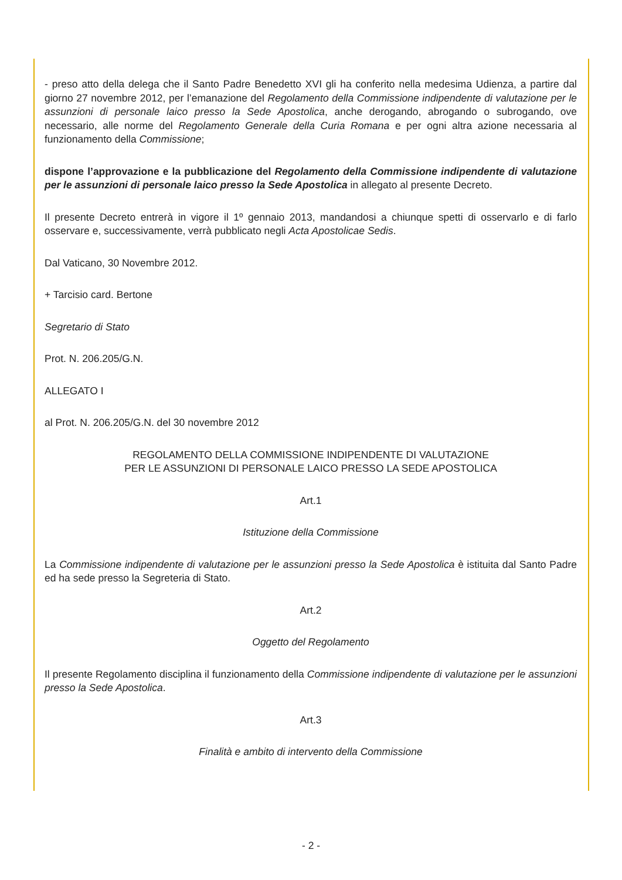- preso atto della delega che il Santo Padre Benedetto XVI gli ha conferito nella medesima Udienza, a partire dal giorno 27 novembre 2012, per l’emanazione del Regolamento della Commissione indipendente di valutazione per le assunzioni di personale laico presso la Sede Apostolica, anche derogando, abrogando o subrogando, ove necessario, alle norme del Regolamento Generale della Curia Romana e per ogni altra azione necessaria al funzionamento della Commissione;
dispone l’approvazione e la pubblicazione del Regolamento della Commissione indipendente di valutazione per le assunzioni di personale laico presso la Sede Apostolica in allegato al presente Decreto.
Il presente Decreto entrerà in vigore il 1º gennaio 2013, mandandosi a chiunque spetti di osservarlo e di farlo osservare e, successivamente, verrà pubblicato negli Acta Apostolicae Sedis.
Dal Vaticano, 30 Novembre 2012.
+ Tarcisio card. Bertone
Segretario di Stato
Prot. N. 206.205/G.N.
ALLEGATO I
al Prot. N. 206.205/G.N. del 30 novembre 2012
REGOLAMENTO DELLA COMMISSIONE INDIPENDENTE DI VALUTAZIONE
PER LE ASSUNZIONI DI PERSONALE LAICO PRESSO LA SEDE APOSTOLICA
Art.1
Istituzione della Commissione
La Commissione indipendente di valutazione per le assunzioni presso la Sede Apostolica è istituita dal Santo Padre ed ha sede presso la Segreteria di Stato.
Art.2
Oggetto del Regolamento
Il presente Regolamento disciplina il funzionamento della Commissione indipendente di valutazione per le assunzioni presso la Sede Apostolica.
Art.3
Finalità e ambito di intervento della Commissione
- 2 -